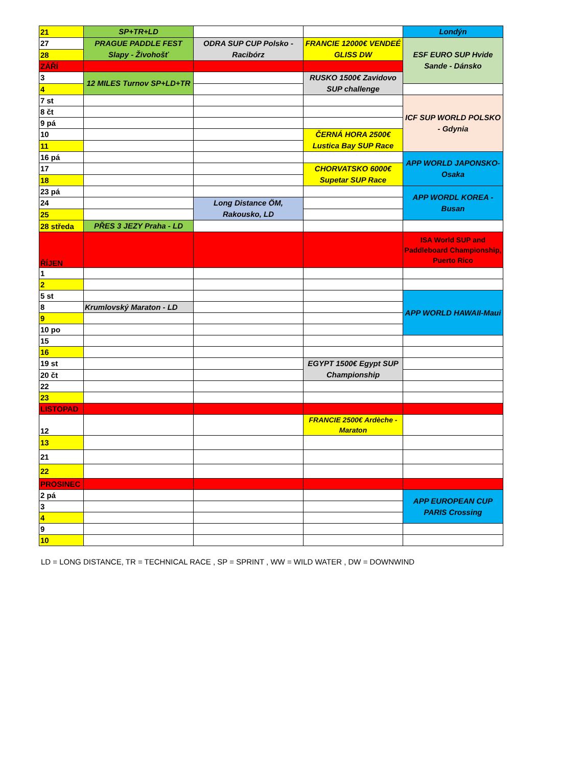| 21 | SP+TR+LD | | | Londýn |
| 27 | PRAGUE PADDLE FEST Slapy - Živohošť | ODRA SUP CUP Polsko - Racibórz | FRANCIE 12000€ VENDEÉ GLISS DW | ESF EURO SUP Hvide Sande - Dánsko |
| 28 | | | | |
| ZÁŘÍ | | | | |
| 3 | 12 MILES Turnov SP+LD+TR | | RUSKO 1500€ Zavidovo SUP challenge | |
| 4 | | | | |
| 7 st | | | | ICF SUP WORLD POLSKO - Gdynia |
| 8 čt | | | | |
| 9 pá | | | | |
| 10 | | | ČERNÁ HORA 2500€ Lustica Bay SUP Race | |
| 11 | | | | |
| 16 pá | | | | APP WORLD JAPONSKO-Osaka |
| 17 | | | CHORVATSKO 6000€ Supetar SUP Race | |
| 18 | | | | |
| 23 pá | | | | APP WORDL KOREA - Busan |
| 24 | | Long Distance ÖM, Rakousko, LD | | |
| 25 | | | | |
| 28 středa | PŘES 3 JEZY Praha - LD | | | |
| ŘÍJEN | | | | ISA World SUP and Paddleboard Championship, Puerto Rico |
| 1 | | | | |
| 2 | | | | |
| 5 st | | | | APP WORLD HAWAII-Maui |
| 8 | Krumlovský Maraton - LD | | | |
| 9 | | | | |
| 10 po | | | | |
| 15 | | | | |
| 16 | | | | |
| 19 st | | | EGYPT 1500€ Egypt SUP Championship | |
| 20 čt | | | | |
| 22 | | | | |
| 23 | | | | |
| LISTOPAD | | | | |
| 12 | | | FRANCIE 2500€ Ardèche - Maraton | |
| 13 | | | | |
| 21 | | | | |
| 22 | | | | |
| PROSINEC | | | | |
| 2 pá | | | | APP EUROPEAN CUP PARIS Crossing |
| 3 | | | | |
| 4 | | | | |
| 9 | | | | |
| 10 | | | | |
LD = LONG DISTANCE, TR = TECHNICAL RACE , SP = SPRINT , WW = WILD WATER , DW = DOWNWIND